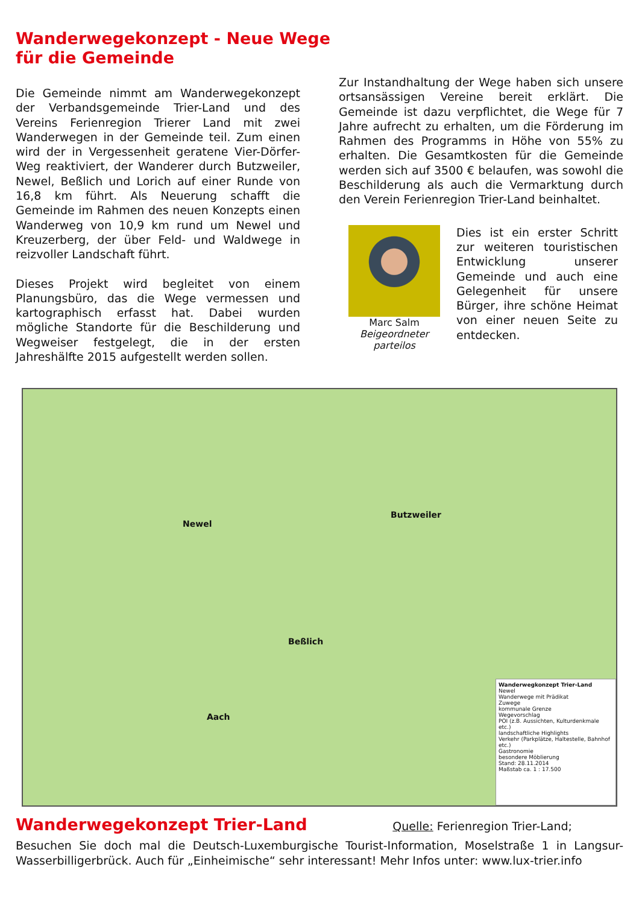Wanderwegekonzept - Neue Wege
für die Gemeinde
Die Gemeinde nimmt am Wanderwegekonzept der Verbandsgemeinde Trier-Land und des Vereins Ferienregion Trierer Land mit zwei Wanderwegen in der Gemeinde teil. Zum einen wird der in Vergessenheit geratene Vier-Dörfer-Weg reaktiviert, der Wanderer durch Butzweiler, Newel, Beßlich und Lorich auf einer Runde von 16,8 km führt. Als Neuerung schafft die Gemeinde im Rahmen des neuen Konzepts einen Wanderweg von 10,9 km rund um Newel und Kreuzerberg, der über Feld- und Waldwege in reizvoller Landschaft führt.
Dieses Projekt wird begleitet von einem Planungsbüro, das die Wege vermessen und kartographisch erfasst hat. Dabei wurden mögliche Standorte für die Beschilderung und Wegweiser festgelegt, die in der ersten Jahreshälfte 2015 aufgestellt werden sollen.
Zur Instandhaltung der Wege haben sich unsere ortsansässigen Vereine bereit erklärt. Die Gemeinde ist dazu verpflichtet, die Wege für 7 Jahre aufrecht zu erhalten, um die Förderung im Rahmen des Programms in Höhe von 55% zu erhalten. Die Gesamtkosten für die Gemeinde werden sich auf 3500 € belaufen, was sowohl die Beschilderung als auch die Vermarktung durch den Verein Ferienregion Trier-Land beinhaltet.
Marc Salm
Beigeordneter
parteilos
Dies ist ein erster Schritt zur weiteren touristischen Entwicklung unserer Gemeinde und auch eine Gelegenheit für unsere Bürger, ihre schöne Heimat von einer neuen Seite zu entdecken.
Newel
Butzweiler
Beßlich
Aach
Wanderwegkonzept Trier-Land
Newel
Wanderwege mit Prädikat
Zuwege
kommunale Grenze
Wegevorschlag
POI (z.B. Aussichten, Kulturdenkmale etc.)
landschaftliche Highlights
Verkehr (Parkplätze, Haltestelle, Bahnhof etc.)
Gastronomie
besondere Möblierung
Stand: 28.11.2014
Maßstab ca. 1 : 17.500
Wanderwegekonzept Trier-Land
Quelle: Ferienregion Trier-Land;
Besuchen Sie doch mal die Deutsch-Luxemburgische Tourist-Information, Moselstraße 1 in Langsur-Wasserbilligerbrück. Auch für „Einheimische“ sehr interessant! Mehr Infos unter: www.lux-trier.info